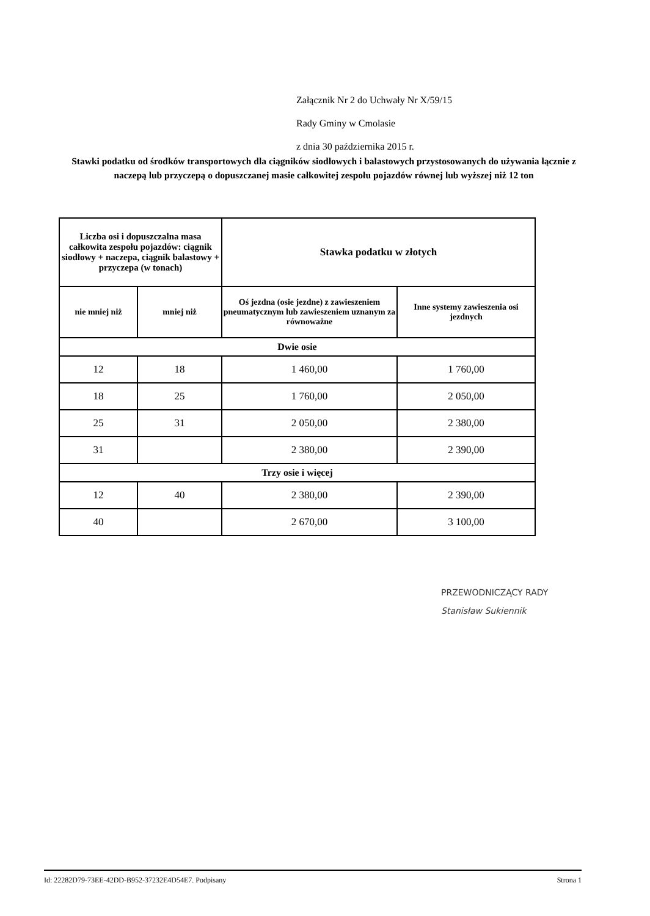Załącznik Nr 2 do Uchwały Nr X/59/15
Rady Gminy w Cmolasie
z dnia 30 października 2015 r.
Stawki podatku od środków transportowych dla ciągników siodłowych i balastowych przystosowanych do używania łącznie z naczepą lub przyczepą o dopuszczanej masie całkowitej zespołu pojazdów równej lub wyższej niż 12 ton
| Liczba osi i dopuszczalna masa całkowita zespołu pojazdów: ciągnik siodłowy + naczepa, ciągnik balastowy + przyczepa (w tonach) | | Stawka podatku w złotych | |
| --- | --- | --- | --- |
| nie mniej niż | mniej niż | Oś jezdna (osie jezdne) z zawieszeniem pneumatycznym lub zawieszeniem uznanym za równoważne | Inne systemy zawieszenia osi jezdnych |
| Dwie osie | | | |
| 12 | 18 | 1 460,00 | 1 760,00 |
| 18 | 25 | 1 760,00 | 2 050,00 |
| 25 | 31 | 2 050,00 | 2 380,00 |
| 31 | | 2 380,00 | 2 390,00 |
| Trzy osie i więcej | | | |
| 12 | 40 | 2 380,00 | 2 390,00 |
| 40 | | 2 670,00 | 3 100,00 |
PRZEWODNICZĄCY RADY
Stanisław Sukiennik
Id: 22282D79-73EE-42DD-B952-37232E4D54E7. Podpisany Strona 1